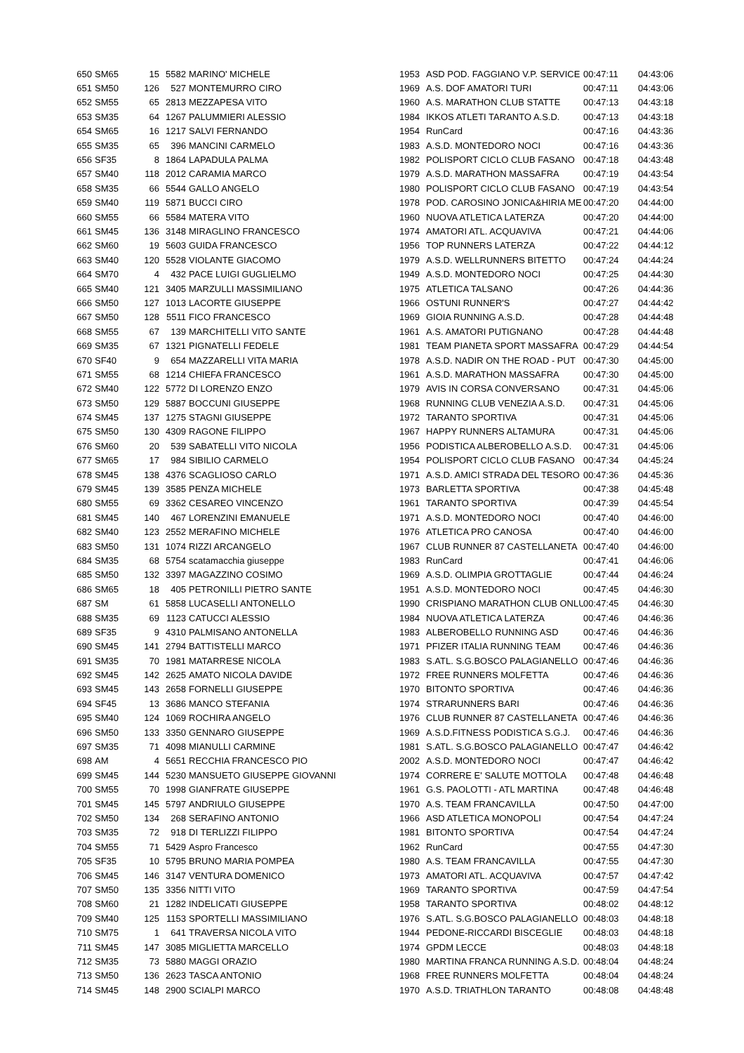| 650 | SM65 | 15 | 5582 | MARINO' MICHELE | 1953 | ASD POD. FAGGIANO V.P. SERVICE | 00:47:11 | 04:43:06 |
| 651 | SM50 | 126 | 527 | MONTEMURRO CIRO | 1969 | A.S. DOF AMATORI TURI | 00:47:11 | 04:43:06 |
| 652 | SM55 | 65 | 2813 | MEZZAPESA VITO | 1960 | A.S. MARATHON CLUB STATTE | 00:47:13 | 04:43:18 |
| 653 | SM35 | 64 | 1267 | PALUMMIERI ALESSIO | 1984 | IKKOS ATLETI TARANTO A.S.D. | 00:47:13 | 04:43:18 |
| 654 | SM65 | 16 | 1217 | SALVI FERNANDO | 1954 | RunCard | 00:47:16 | 04:43:36 |
| 655 | SM35 | 65 | 396 | MANCINI CARMELO | 1983 | A.S.D. MONTEDORO NOCI | 00:47:16 | 04:43:36 |
| 656 | SF35 | 8 | 1864 | LAPADULA PALMA | 1982 | POLISPORT CICLO CLUB FASANO | 00:47:18 | 04:43:48 |
| 657 | SM40 | 118 | 2012 | CARAMIA MARCO | 1979 | A.S.D. MARATHON MASSAFRA | 00:47:19 | 04:43:54 |
| 658 | SM35 | 66 | 5544 | GALLO ANGELO | 1980 | POLISPORT CICLO CLUB FASANO | 00:47:19 | 04:43:54 |
| 659 | SM40 | 119 | 5871 | BUCCI CIRO | 1978 | POD. CAROSINO JONICA&HIRIA ME | 00:47:20 | 04:44:00 |
| 660 | SM55 | 66 | 5584 | MATERA VITO | 1960 | NUOVA ATLETICA LATERZA | 00:47:20 | 04:44:00 |
| 661 | SM45 | 136 | 3148 | MIRAGLINO FRANCESCO | 1974 | AMATORI ATL. ACQUAVIVA | 00:47:21 | 04:44:06 |
| 662 | SM60 | 19 | 5603 | GUIDA FRANCESCO | 1956 | TOP RUNNERS LATERZA | 00:47:22 | 04:44:12 |
| 663 | SM40 | 120 | 5528 | VIOLANTE GIACOMO | 1979 | A.S.D. WELLRUNNERS BITETTO | 00:47:24 | 04:44:24 |
| 664 | SM70 | 4 | 432 | PACE LUIGI GUGLIELMO | 1949 | A.S.D. MONTEDORO NOCI | 00:47:25 | 04:44:30 |
| 665 | SM40 | 121 | 3405 | MARZULLI MASSIMILIANO | 1975 | ATLETICA TALSANO | 00:47:26 | 04:44:36 |
| 666 | SM50 | 127 | 1013 | LACORTE GIUSEPPE | 1966 | OSTUNI RUNNER'S | 00:47:27 | 04:44:42 |
| 667 | SM50 | 128 | 5511 | FICO FRANCESCO | 1969 | GIOIA RUNNING A.S.D. | 00:47:28 | 04:44:48 |
| 668 | SM55 | 67 | 139 | MARCHITELLI VITO SANTE | 1961 | A.S. AMATORI PUTIGNANO | 00:47:28 | 04:44:48 |
| 669 | SM35 | 67 | 1321 | PIGNATELLI FEDELE | 1981 | TEAM PIANETA SPORT MASSAFRA | 00:47:29 | 04:44:54 |
| 670 | SF40 | 9 | 654 | MAZZARELLI VITA MARIA | 1978 | A.S.D. NADIR ON THE ROAD - PUT | 00:47:30 | 04:45:00 |
| 671 | SM55 | 68 | 1214 | CHIEFA FRANCESCO | 1961 | A.S.D. MARATHON MASSAFRA | 00:47:30 | 04:45:00 |
| 672 | SM40 | 122 | 5772 | DI LORENZO ENZO | 1979 | AVIS IN CORSA CONVERSANO | 00:47:31 | 04:45:06 |
| 673 | SM50 | 129 | 5887 | BOCCUNI GIUSEPPE | 1968 | RUNNING CLUB VENEZIA A.S.D. | 00:47:31 | 04:45:06 |
| 674 | SM45 | 137 | 1275 | STAGNI GIUSEPPE | 1972 | TARANTO SPORTIVA | 00:47:31 | 04:45:06 |
| 675 | SM50 | 130 | 4309 | RAGONE FILIPPO | 1967 | HAPPY RUNNERS ALTAMURA | 00:47:31 | 04:45:06 |
| 676 | SM60 | 20 | 539 | SABATELLI VITO NICOLA | 1956 | PODISTICA ALBEROBELLO A.S.D. | 00:47:31 | 04:45:06 |
| 677 | SM65 | 17 | 984 | SIBILIO CARMELO | 1954 | POLISPORT CICLO CLUB FASANO | 00:47:34 | 04:45:24 |
| 678 | SM45 | 138 | 4376 | SCAGLIOSO CARLO | 1971 | A.S.D. AMICI STRADA DEL TESORO | 00:47:36 | 04:45:36 |
| 679 | SM45 | 139 | 3585 | PENZA MICHELE | 1973 | BARLETTA SPORTIVA | 00:47:38 | 04:45:48 |
| 680 | SM55 | 69 | 3362 | CESAREO VINCENZO | 1961 | TARANTO SPORTIVA | 00:47:39 | 04:45:54 |
| 681 | SM45 | 140 | 467 | LORENZINI EMANUELE | 1971 | A.S.D. MONTEDORO NOCI | 00:47:40 | 04:46:00 |
| 682 | SM40 | 123 | 2552 | MERAFINO MICHELE | 1976 | ATLETICA PRO CANOSA | 00:47:40 | 04:46:00 |
| 683 | SM50 | 131 | 1074 | RIZZI ARCANGELO | 1967 | CLUB RUNNER 87 CASTELLANETA | 00:47:40 | 04:46:00 |
| 684 | SM35 | 68 | 5754 | scatamacchia giuseppe | 1983 | RunCard | 00:47:41 | 04:46:06 |
| 685 | SM50 | 132 | 3397 | MAGAZZINO COSIMO | 1969 | A.S.D. OLIMPIA GROTTAGLIE | 00:47:44 | 04:46:24 |
| 686 | SM65 | 18 | 405 | PETRONILLI PIETRO SANTE | 1951 | A.S.D. MONTEDORO NOCI | 00:47:45 | 04:46:30 |
| 687 | SM | 61 | 5858 | LUCASELLI ANTONELLO | 1990 | CRISPIANO MARATHON CLUB ONLU | 00:47:45 | 04:46:30 |
| 688 | SM35 | 69 | 1123 | CATUCCI ALESSIO | 1984 | NUOVA ATLETICA LATERZA | 00:47:46 | 04:46:36 |
| 689 | SF35 | 9 | 4310 | PALMISANO ANTONELLA | 1983 | ALBEROBELLO RUNNING ASD | 00:47:46 | 04:46:36 |
| 690 | SM45 | 141 | 2794 | BATTISTELLI MARCO | 1971 | PFIZER ITALIA RUNNING TEAM | 00:47:46 | 04:46:36 |
| 691 | SM35 | 70 | 1981 | MATARRESE NICOLA | 1983 | S.ATL. S.G.BOSCO PALAGIANELLO | 00:47:46 | 04:46:36 |
| 692 | SM45 | 142 | 2625 | AMATO NICOLA DAVIDE | 1972 | FREE RUNNERS MOLFETTA | 00:47:46 | 04:46:36 |
| 693 | SM45 | 143 | 2658 | FORNELLI GIUSEPPE | 1970 | BITONTO SPORTIVA | 00:47:46 | 04:46:36 |
| 694 | SF45 | 13 | 3686 | MANCO STEFANIA | 1974 | STRARUNNERS BARI | 00:47:46 | 04:46:36 |
| 695 | SM40 | 124 | 1069 | ROCHIRA ANGELO | 1976 | CLUB RUNNER 87 CASTELLANETA | 00:47:46 | 04:46:36 |
| 696 | SM50 | 133 | 3350 | GENNARO GIUSEPPE | 1969 | A.S.D.FITNESS PODISTICA S.G.J. | 00:47:46 | 04:46:36 |
| 697 | SM35 | 71 | 4098 | MIANULLI CARMINE | 1981 | S.ATL. S.G.BOSCO PALAGIANELLO | 00:47:47 | 04:46:42 |
| 698 | AM | 4 | 5651 | RECCHIA FRANCESCO PIO | 2002 | A.S.D. MONTEDORO NOCI | 00:47:47 | 04:46:42 |
| 699 | SM45 | 144 | 5230 | MANSUETO GIUSEPPE GIOVANNI | 1974 | CORRERE E' SALUTE MOTTOLA | 00:47:48 | 04:46:48 |
| 700 | SM55 | 70 | 1998 | GIANFRATE GIUSEPPE | 1961 | G.S. PAOLOTTI - ATL MARTINA | 00:47:48 | 04:46:48 |
| 701 | SM45 | 145 | 5797 | ANDRIULO GIUSEPPE | 1970 | A.S. TEAM FRANCAVILLA | 00:47:50 | 04:47:00 |
| 702 | SM50 | 134 | 268 | SERAFINO ANTONIO | 1966 | ASD ATLETICA MONOPOLI | 00:47:54 | 04:47:24 |
| 703 | SM35 | 72 | 918 | DI TERLIZZI FILIPPO | 1981 | BITONTO SPORTIVA | 00:47:54 | 04:47:24 |
| 704 | SM55 | 71 | 5429 | Aspro Francesco | 1962 | RunCard | 00:47:55 | 04:47:30 |
| 705 | SF35 | 10 | 5795 | BRUNO MARIA POMPEA | 1980 | A.S. TEAM FRANCAVILLA | 00:47:55 | 04:47:30 |
| 706 | SM45 | 146 | 3147 | VENTURA DOMENICO | 1973 | AMATORI ATL. ACQUAVIVA | 00:47:57 | 04:47:42 |
| 707 | SM50 | 135 | 3356 | NITTI VITO | 1969 | TARANTO SPORTIVA | 00:47:59 | 04:47:54 |
| 708 | SM60 | 21 | 1282 | INDELICATI GIUSEPPE | 1958 | TARANTO SPORTIVA | 00:48:02 | 04:48:12 |
| 709 | SM40 | 125 | 1153 | SPORTELLI MASSIMILIANO | 1976 | S.ATL. S.G.BOSCO PALAGIANELLO | 00:48:03 | 04:48:18 |
| 710 | SM75 | 1 | 641 | TRAVERSA NICOLA VITO | 1944 | PEDONE-RICCARDI BISCEGLIE | 00:48:03 | 04:48:18 |
| 711 | SM45 | 147 | 3085 | MIGLIETTA MARCELLO | 1974 | GPDM LECCE | 00:48:03 | 04:48:18 |
| 712 | SM35 | 73 | 5880 | MAGGI ORAZIO | 1980 | MARTINA FRANCA RUNNING A.S.D. | 00:48:04 | 04:48:24 |
| 713 | SM50 | 136 | 2623 | TASCA ANTONIO | 1968 | FREE RUNNERS MOLFETTA | 00:48:04 | 04:48:24 |
| 714 | SM45 | 148 | 2900 | SCIALPI MARCO | 1970 | A.S.D. TRIATHLON TARANTO | 00:48:08 | 04:48:48 |